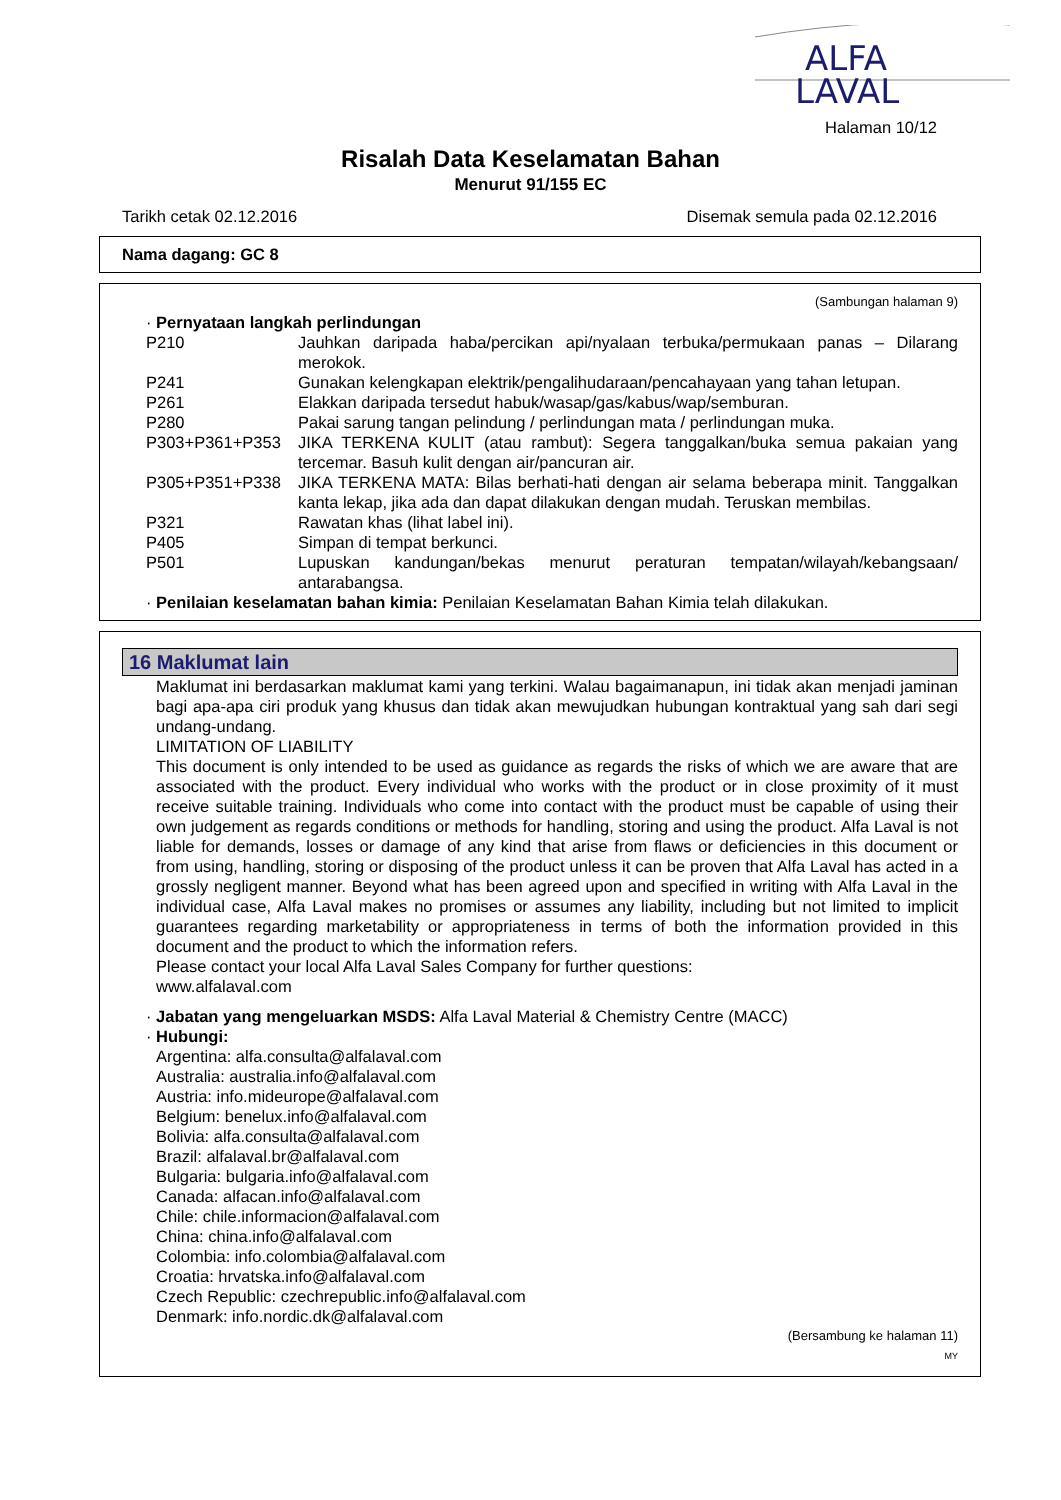ALFA
LAVAL
Halaman 10/12
Risalah Data Keselamatan Bahan
Menurut 91/155 EC
Tarikh cetak 02.12.2016 Disemak semula pada 02.12.2016
Nama dagang: GC 8
(Sambungan halaman 9)
· Pernyataan langkah perlindungan
P210 Jauhkan daripada haba/percikan api/nyalaan terbuka/permukaan panas – Dilarang merokok.
P241 Gunakan kelengkapan elektrik/pengalihudaraan/pencahayaan yang tahan letupan.
P261 Elakkan daripada tersedut habuk/wasap/gas/kabus/wap/semburan.
P280 Pakai sarung tangan pelindung / perlindungan mata / perlindungan muka.
P303+P361+P353 JIKA TERKENA KULIT (atau rambut): Segera tanggalkan/buka semua pakaian yang tercemar. Basuh kulit dengan air/pancuran air.
P305+P351+P338 JIKA TERKENA MATA: Bilas berhati-hati dengan air selama beberapa minit. Tanggalkan kanta lekap, jika ada dan dapat dilakukan dengan mudah. Teruskan membilas.
P321 Rawatan khas (lihat label ini).
P405 Simpan di tempat berkunci.
P501 Lupuskan kandungan/bekas menurut peraturan tempatan/wilayah/kebangsaan/ antarabangsa.
· Penilaian keselamatan bahan kimia: Penilaian Keselamatan Bahan Kimia telah dilakukan.
16 Maklumat lain
Maklumat ini berdasarkan maklumat kami yang terkini. Walau bagaimanapun, ini tidak akan menjadi jaminan bagi apa-apa ciri produk yang khusus dan tidak akan mewujudkan hubungan kontraktual yang sah dari segi undang-undang.
LIMITATION OF LIABILITY
This document is only intended to be used as guidance as regards the risks of which we are aware that are associated with the product. Every individual who works with the product or in close proximity of it must receive suitable training. Individuals who come into contact with the product must be capable of using their own judgement as regards conditions or methods for handling, storing and using the product. Alfa Laval is not liable for demands, losses or damage of any kind that arise from flaws or deficiencies in this document or from using, handling, storing or disposing of the product unless it can be proven that Alfa Laval has acted in a grossly negligent manner. Beyond what has been agreed upon and specified in writing with Alfa Laval in the individual case, Alfa Laval makes no promises or assumes any liability, including but not limited to implicit guarantees regarding marketability or appropriateness in terms of both the information provided in this document and the product to which the information refers.
Please contact your local Alfa Laval Sales Company for further questions:
www.alfalaval.com
· Jabatan yang mengeluarkan MSDS: Alfa Laval Material & Chemistry Centre (MACC)
· Hubungi:
Argentina: alfa.consulta@alfalaval.com
Australia: australia.info@alfalaval.com
Austria: info.mideurope@alfalaval.com
Belgium: benelux.info@alfalaval.com
Bolivia: alfa.consulta@alfalaval.com
Brazil: alfalaval.br@alfalaval.com
Bulgaria: bulgaria.info@alfalaval.com
Canada: alfacan.info@alfalaval.com
Chile: chile.informacion@alfalaval.com
China: china.info@alfalaval.com
Colombia: info.colombia@alfalaval.com
Croatia: hrvatska.info@alfalaval.com
Czech Republic: czechrepublic.info@alfalaval.com
Denmark: info.nordic.dk@alfalaval.com
(Bersambung ke halaman 11)
MY